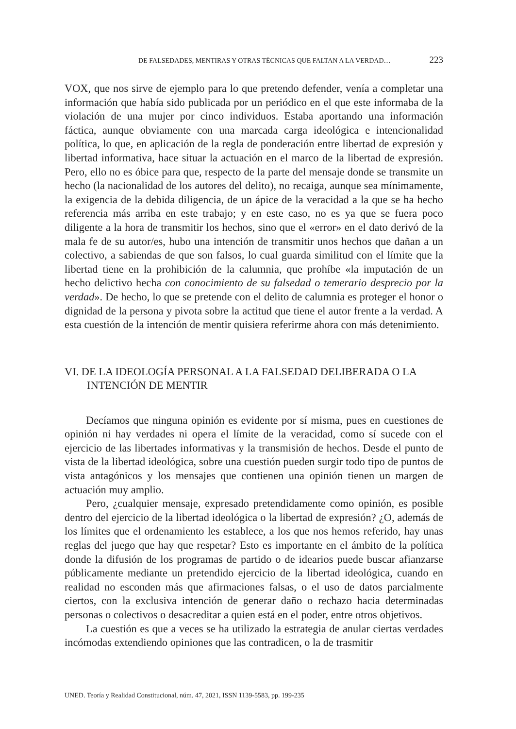DE FALSEDADES, MENTIRAS Y OTRAS TÉCNICAS QUE FALTAN A LA VERDAD… 223
VOX, que nos sirve de ejemplo para lo que pretendo defender, venía a completar una información que había sido publicada por un periódico en el que este informaba de la violación de una mujer por cinco individuos. Estaba aportando una información fáctica, aunque obviamente con una marcada carga ideológica e intencionalidad política, lo que, en aplicación de la regla de ponderación entre libertad de expresión y libertad informativa, hace situar la actuación en el marco de la libertad de expresión. Pero, ello no es óbice para que, respecto de la parte del mensaje donde se transmite un hecho (la nacionalidad de los autores del delito), no recaiga, aunque sea mínimamente, la exigencia de la debida diligencia, de un ápice de la veracidad a la que se ha hecho referencia más arriba en este trabajo; y en este caso, no es ya que se fuera poco diligente a la hora de transmitir los hechos, sino que el «error» en el dato derivó de la mala fe de su autor/es, hubo una intención de transmitir unos hechos que dañan a un colectivo, a sabiendas de que son falsos, lo cual guarda similitud con el límite que la libertad tiene en la prohibición de la calumnia, que prohíbe «la imputación de un hecho delictivo hecha con conocimiento de su falsedad o temerario desprecio por la verdad». De hecho, lo que se pretende con el delito de calumnia es proteger el honor o dignidad de la persona y pivota sobre la actitud que tiene el autor frente a la verdad. A esta cuestión de la intención de mentir quisiera referirme ahora con más detenimiento.
VI. DE LA IDEOLOGÍA PERSONAL A LA FALSEDAD DELIBERADA O LA INTENCIÓN DE MENTIR
Decíamos que ninguna opinión es evidente por sí misma, pues en cuestiones de opinión ni hay verdades ni opera el límite de la veracidad, como sí sucede con el ejercicio de las libertades informativas y la transmisión de hechos. Desde el punto de vista de la libertad ideológica, sobre una cuestión pueden surgir todo tipo de puntos de vista antagónicos y los mensajes que contienen una opinión tienen un margen de actuación muy amplio.
Pero, ¿cualquier mensaje, expresado pretendidamente como opinión, es posible dentro del ejercicio de la libertad ideológica o la libertad de expresión? ¿O, además de los límites que el ordenamiento les establece, a los que nos hemos referido, hay unas reglas del juego que hay que respetar? Esto es importante en el ámbito de la política donde la difusión de los programas de partido o de idearios puede buscar afianzarse públicamente mediante un pretendido ejercicio de la libertad ideológica, cuando en realidad no esconden más que afirmaciones falsas, o el uso de datos parcialmente ciertos, con la exclusiva intención de generar daño o rechazo hacia determinadas personas o colectivos o desacreditar a quien está en el poder, entre otros objetivos.
La cuestión es que a veces se ha utilizado la estrategia de anular ciertas verdades incómodas extendiendo opiniones que las contradicen, o la de trasmitir
UNED. Teoría y Realidad Constitucional, núm. 47, 2021, ISSN 1139-5583, pp. 199-235